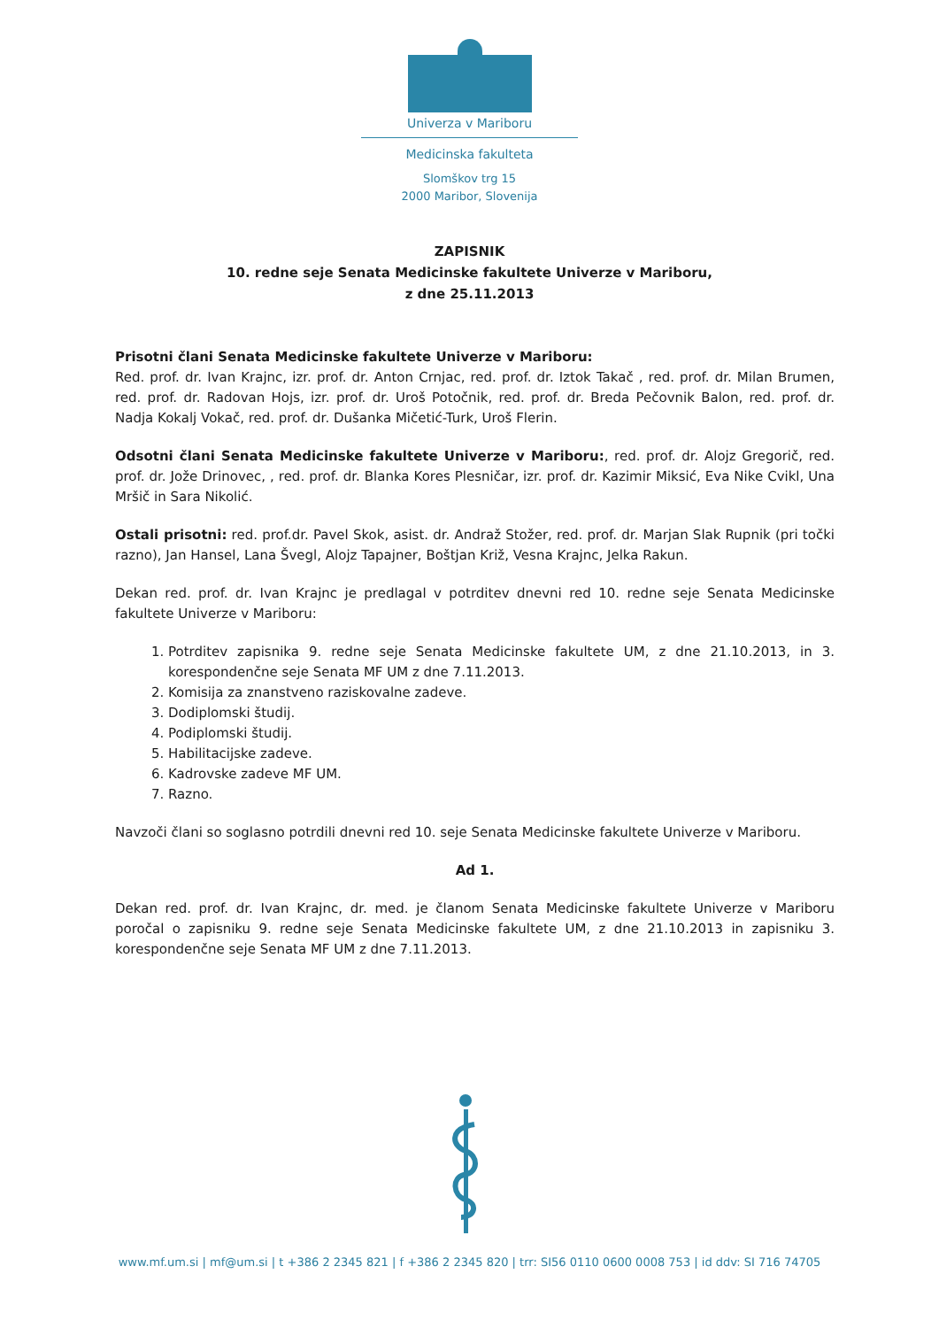Univerza v Mariboru
Medicinska fakulteta
Slomškov trg 15
2000 Maribor, Slovenija
ZAPISNIK
10. redne seje Senata Medicinske fakultete Univerze v Mariboru,
z dne 25.11.2013
Prisotni člani Senata Medicinske fakultete Univerze v Mariboru:
Red. prof. dr. Ivan Krajnc, izr. prof. dr. Anton Crnjac, red. prof. dr. Iztok Takač , red. prof. dr. Milan Brumen, red. prof. dr. Radovan Hojs, izr. prof. dr. Uroš Potočnik, red. prof. dr. Breda Pečovnik Balon, red. prof. dr. Nadja Kokalj Vokač, red. prof. dr. Dušanka Mičetić-Turk, Uroš Flerin.
Odsotni člani Senata Medicinske fakultete Univerze v Mariboru:, red. prof. dr. Alojz Gregorič, red. prof. dr. Jože Drinovec, , red. prof. dr. Blanka Kores Plesničar, izr. prof. dr. Kazimir Miksić, Eva Nike Cvikl, Una Mršič in Sara Nikolić.
Ostali prisotni: red. prof.dr. Pavel Skok, asist. dr. Andraž Stožer, red. prof. dr. Marjan Slak Rupnik (pri točki razno), Jan Hansel, Lana Švegl, Alojz Tapajner, Boštjan Križ, Vesna Krajnc, Jelka Rakun.
Dekan red. prof. dr. Ivan Krajnc je predlagal v potrditev dnevni red 10. redne seje Senata Medicinske fakultete Univerze v Mariboru:
1. Potrditev zapisnika 9. redne seje Senata Medicinske fakultete UM, z dne 21.10.2013, in 3. korespondenčne seje Senata MF UM z dne 7.11.2013.
2. Komisija za znanstveno raziskovalne zadeve.
3. Dodiplomski študij.
4. Podiplomski študij.
5. Habilitacijske zadeve.
6. Kadrovske zadeve MF UM.
7. Razno.
Navzoči člani so soglasno potrdili dnevni red 10. seje Senata Medicinske fakultete Univerze v Mariboru.
Ad 1.
Dekan red. prof. dr. Ivan Krajnc, dr. med. je članom Senata Medicinske fakultete Univerze v Mariboru poročal o zapisniku 9. redne seje Senata Medicinske fakultete UM, z dne 21.10.2013 in zapisniku 3. korespondenčne seje Senata MF UM z dne 7.11.2013.
www.mf.um.si | mf@um.si | t +386 2 2345 821 | f +386 2 2345 820 | trr: SI56 0110 0600 0008 753 | id ddv: SI 716 74705